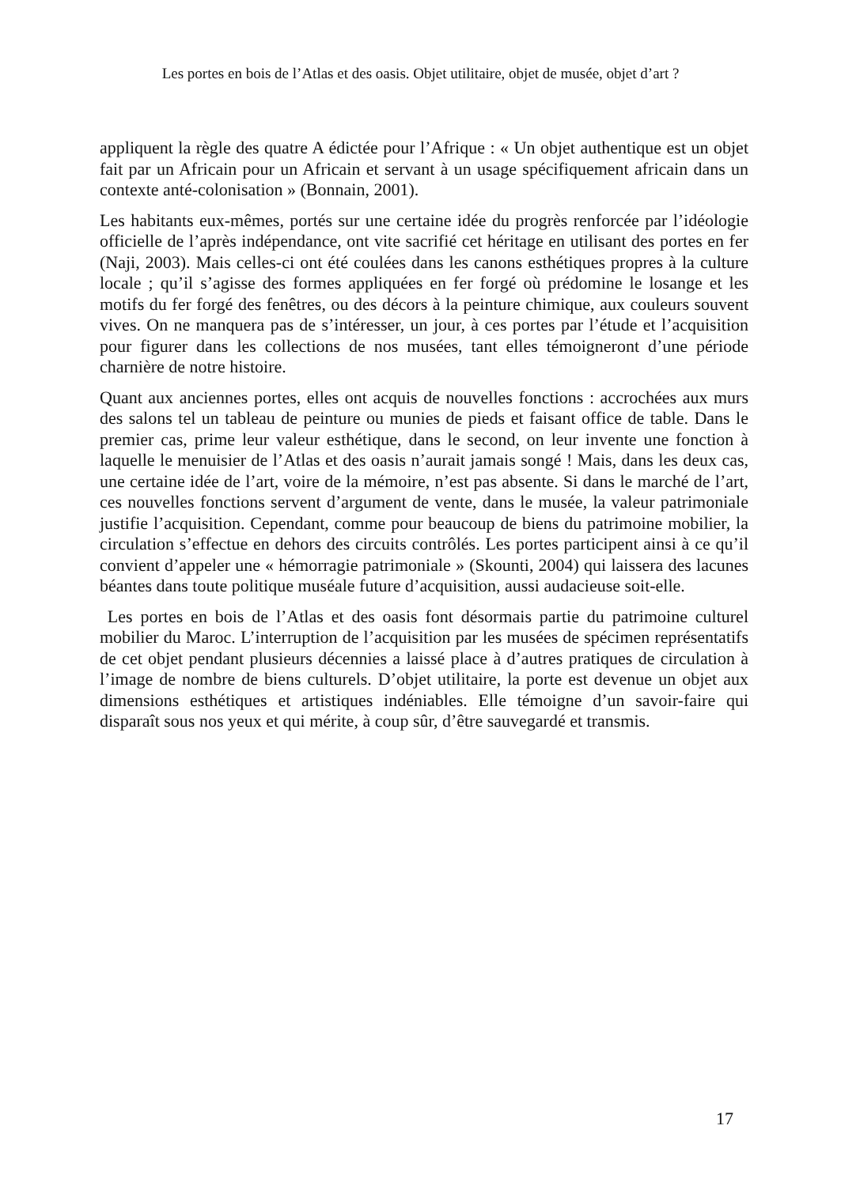Les portes en bois de l’Atlas et des oasis. Objet utilitaire, objet de musée, objet d’art ?
appliquent la règle des quatre A édictée pour l’Afrique : « Un objet authentique est un objet fait par un Africain pour un Africain et servant à un usage spécifiquement africain dans un contexte anté-colonisation » (Bonnain, 2001).
Les habitants eux-mêmes, portés sur une certaine idée du progrès renforcée par l’idéologie officielle de l’après indépendance, ont vite sacrifié cet héritage en utilisant des portes en fer (Naji, 2003). Mais celles-ci ont été coulées dans les canons esthétiques propres à la culture locale ; qu’il s’agisse des formes appliquées en fer forgé où prédomine le losange et les motifs du fer forgé des fenêtres, ou des décors à la peinture chimique, aux couleurs souvent vives. On ne manquera pas de s’intéresser, un jour, à ces portes par l’étude et l’acquisition pour figurer dans les collections de nos musées, tant elles témoigneront d’une période charnière de notre histoire.
Quant aux anciennes portes, elles ont acquis de nouvelles fonctions : accrochées aux murs des salons tel un tableau de peinture ou munies de pieds et faisant office de table. Dans le premier cas, prime leur valeur esthétique, dans le second, on leur invente une fonction à laquelle le menuisier de l’Atlas et des oasis n’aurait jamais songé ! Mais, dans les deux cas, une certaine idée de l’art, voire de la mémoire, n’est pas absente. Si dans le marché de l’art, ces nouvelles fonctions servent d’argument de vente, dans le musée, la valeur patrimoniale justifie l’acquisition. Cependant, comme pour beaucoup de biens du patrimoine mobilier, la circulation s’effectue en dehors des circuits contrôlés. Les portes participent ainsi à ce qu’il convient d’appeler une « hémorragie patrimoniale » (Skounti, 2004) qui laissera des lacunes béantes dans toute politique muséale future d’acquisition, aussi audacieuse soit-elle.
Les portes en bois de l’Atlas et des oasis font désormais partie du patrimoine culturel mobilier du Maroc. L’interruption de l’acquisition par les musées de spécimen représentatifs de cet objet pendant plusieurs décennies a laissé place à d’autres pratiques de circulation à l’image de nombre de biens culturels. D’objet utilitaire, la porte est devenue un objet aux dimensions esthétiques et artistiques indéniables. Elle témoigne d’un savoir-faire qui disparaît sous nos yeux et qui mérite, à coup sûr, d’être sauvegardé et transmis.
17